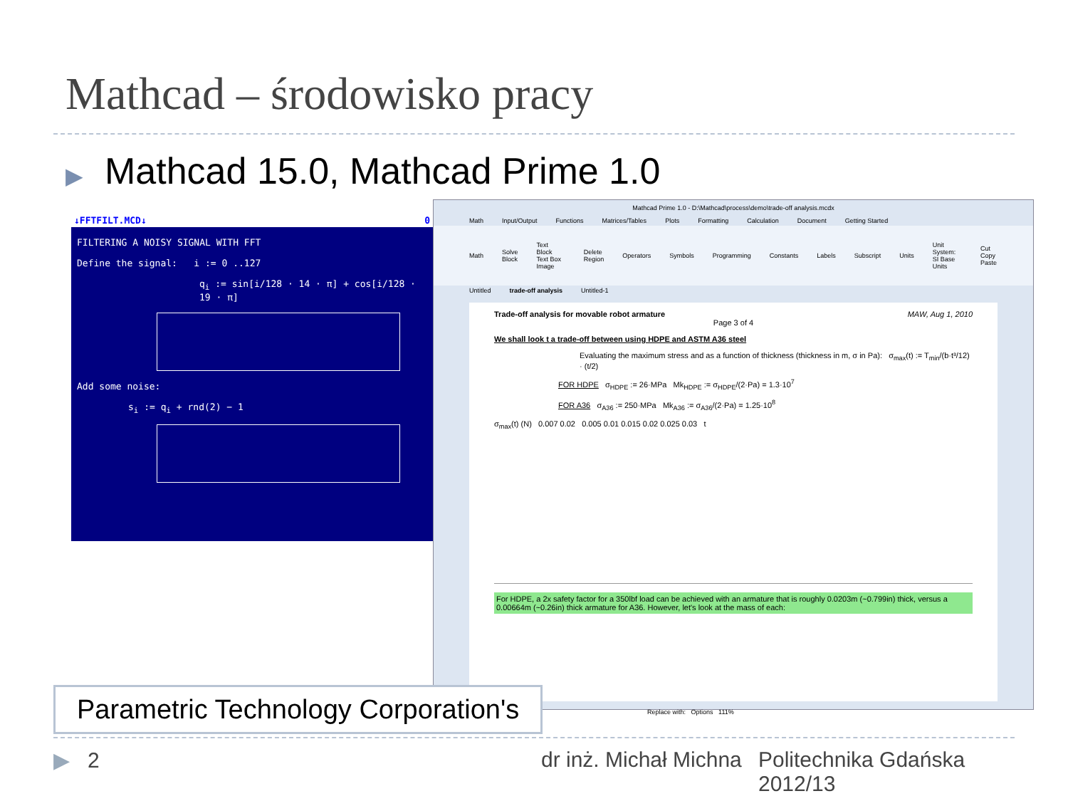Mathcad – środowisko pracy
▶ Mathcad 15.0, Mathcad Prime 1.0
↓FFTFILT.MCD↓ 0
FILTERING A NOISY SIGNAL WITH FFT
Define the signal: i := 0 ..127
q<sub>i</sub> := sin[i/128 · 14 · π] + cos[i/128 · 19 · π]
Add some noise:
s<sub>i</sub> := q<sub>i</sub> + rnd(2) − 1
Mathcad Prime 1.0 - D:\Mathcad\process\demo\trade-off analysis.mcdx
Math Input/Output Functions Matrices/Tables Plots Formatting Calculation Document Getting Started
Math Solve Block Text Block Text Box Image Delete Region Operators Symbols Programming Constants Labels Subscript Units Unit System: SI Base Units Cut Copy Paste
Untitled trade-off analysis Untitled-1
Trade-off analysis for movable robot armature MAW, Aug 1, 2010
Page 3 of 4
We shall look t a trade-off between using HDPE and ASTM A36 steel
Evaluating the maximum stress and as a function of thickness (thickness in m, σ in Pa): σ<sub>max</sub>(t) := T<sub>min</sub>/(b·t³/12) · (t/2)
FOR HDPE σ<sub>HDPE</sub> := 26·MPa Mk<sub>HDPE</sub> := σ<sub>HDPE</sub>/(2·Pa) = 1.3·10<sup>7</sup>
FOR A36 σ<sub>A36</sub> := 250·MPa Mk<sub>A36</sub> := σ<sub>A36</sub>/(2·Pa) = 1.25·10<sup>8</sup>
σ<sub>max</sub>(t) (N) 0.007 0.02 0.005 0.01 0.015 0.02 0.025 0.03 t
For HDPE, a 2x safety factor for a 350lbf load can be achieved with an armature that is roughly 0.0203m (~0.799in) thick, versus a 0.00664m (~0.26in) thick armature for A36. However, let's look at the mass of each:
Replace with: Options 111%
Parametric Technology Corporation's
▶ 2 dr inż. Michał Michna
Politechnika Gdańska
2012/13